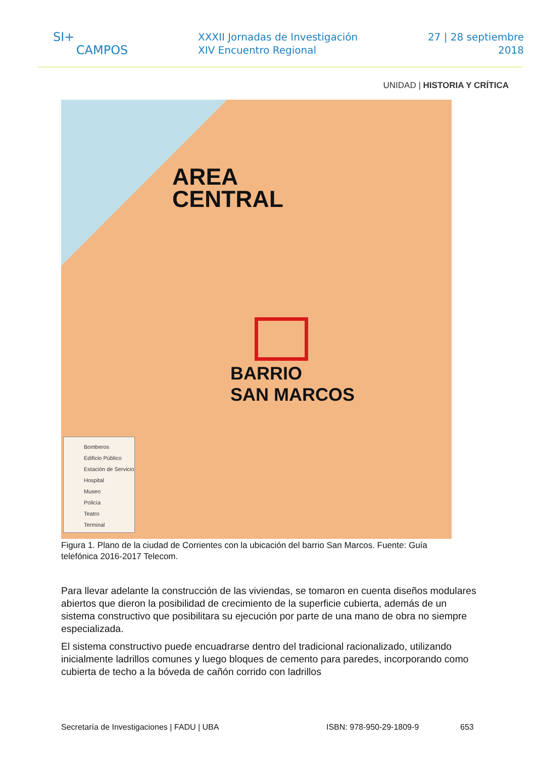SI+
CAMPOS
XXXII Jornadas de Investigación
XIV Encuentro Regional
27 | 28 septiembre
2018
UNIDAD | HISTORIA Y CRÍTICA
AREA
CENTRAL
BARRIO
SAN MARCOS
Bomberos
Edificio Público
Estación de Servicio
Hospital
Museo
Policía
Teatro
Terminal
Figura 1. Plano de la ciudad de Corrientes con la ubicación del barrio San Marcos. Fuente: Guía telefónica 2016-2017 Telecom.
Para llevar adelante la construcción de las viviendas, se tomaron en cuenta diseños modulares abiertos que dieron la posibilidad de crecimiento de la superficie cubierta, además de un sistema constructivo que posibilitara su ejecución por parte de una mano de obra no siempre especializada.
El sistema constructivo puede encuadrarse dentro del tradicional racionalizado, utilizando inicialmente ladrillos comunes y luego bloques de cemento para paredes, incorporando como cubierta de techo a la bóveda de cañón corrido con ladrillos
Secretaría de Investigaciones | FADU | UBA ISBN: 978-950-29-1809-9 653